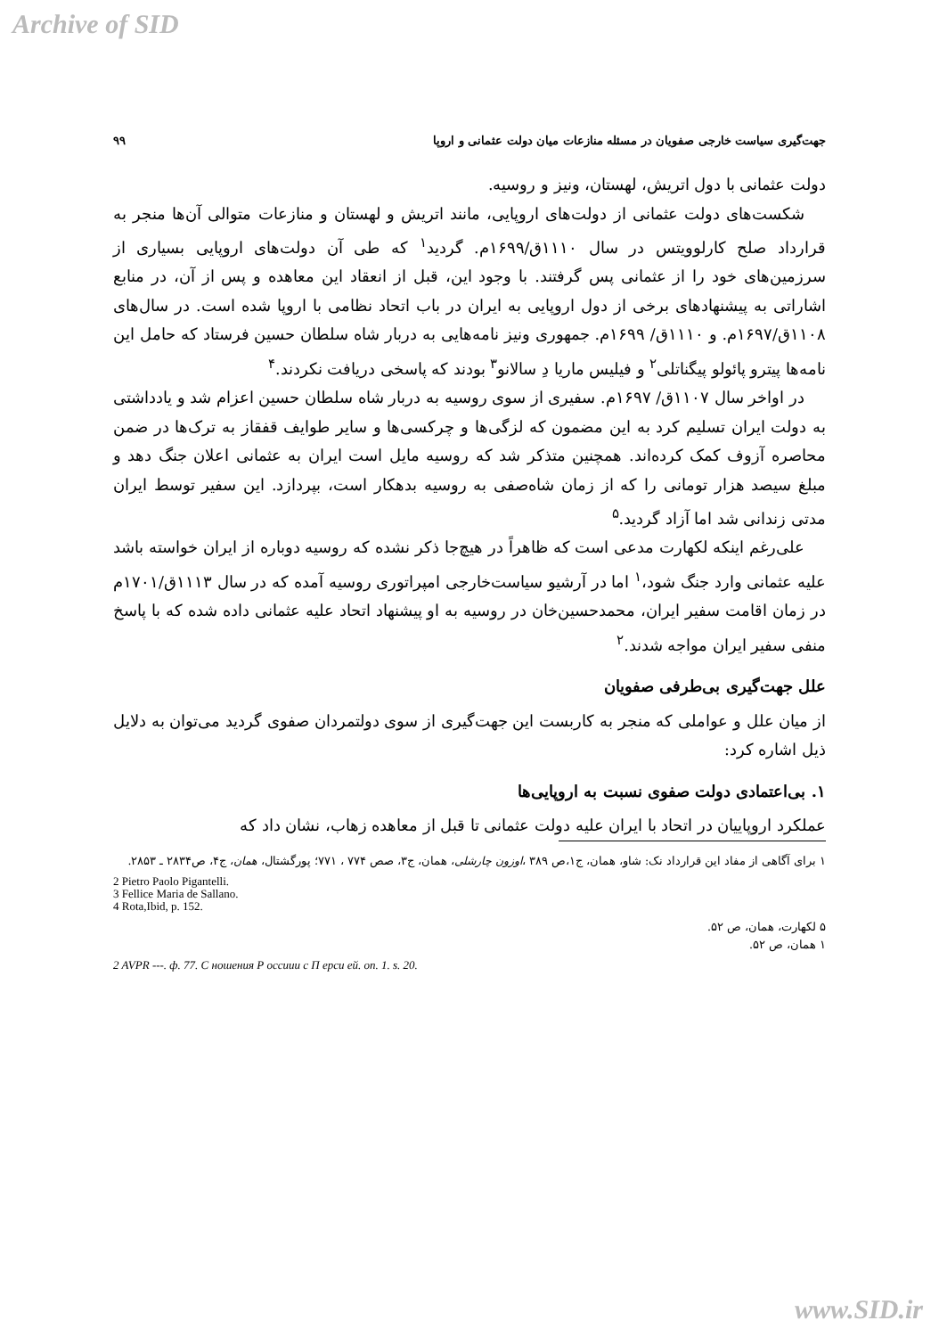Archive of SID
جهت‌گیری سیاست خارجی صفویان در مسئله منازعات میان دولت عثمانی و اروپا ۹۹
دولت عثمانی با دول اتریش، لهستان، ونیز و روسیه.
شکست‌های دولت عثمانی از دولت‌های اروپایی، مانند اتریش و لهستان و منازعات متوالی آن‌ها منجر به قرارداد صلح کارلوویتس در سال ۱۱۱۰ق/۱۶۹۹م. گردید<sup>۱</sup> که طی آن دولت‌های اروپایی بسیاری از سرزمین‌های خود را از عثمانی پس گرفتند. با وجود این، قبل از انعقاد این معاهده و پس از آن، در منابع اشاراتی به پیشنهادهای برخی از دول اروپایی به ایران در باب اتحاد نظامی با اروپا شده است. در سال‌های ۱۱۰۸ق/۱۶۹۷م. و ۱۱۱۰ق/ ۱۶۹۹م. جمهوری ونیز نامه‌هایی به دربار شاه سلطان حسین فرستاد که حامل این نامه‌ها پیترو پائولو پیگناتلی<sup>۲</sup> و فیلیس ماریا دِ سالانو<sup>۳</sup> بودند که پاسخی دریافت نکردند.<sup>۴</sup>
در اواخر سال ۱۱۰۷ق/ ۱۶۹۷م. سفیری از سوی روسیه به دربار شاه سلطان حسین اعزام شد و یادداشتی به دولت ایران تسلیم کرد به این مضمون که لزگی‌ها و چرکسی‌ها و سایر طوایف قفقاز به ترک‌ها در ضمن محاصره آزوف کمک کرده‌اند. همچنین متذکر شد که روسیه مایل است ایران به عثمانی اعلان جنگ دهد و مبلغ سیصد هزار تومانی را که از زمان شاه‌صفی به روسیه بدهکار است، بپردازد. این سفیر توسط ایران مدتی زندانی شد اما آزاد گردید.<sup>۵</sup>
علی‌رغم اینکه لکهارت مدعی است که ظاهراً در هیچ‌جا ذکر نشده که روسیه دوباره از ایران خواسته باشد علیه عثمانی وارد جنگ شود،<sup>۱</sup> اما در آرشیو سیاست‌خارجی امپراتوری روسیه آمده که در سال ۱۱۱۳ق/۱۷۰۱م در زمان اقامت سفیر ایران، محمدحسین‌خان در روسیه به او پیشنهاد اتحاد علیه عثمانی داده شده که با پاسخ منفی سفیر ایران مواجه شدند.<sup>۲</sup>
علل جهت‌گیری بی‌طرفی صفویان
از میان علل و عواملی که منجر به کاربست این جهت‌گیری از سوی دولتمردان صفوی گردید می‌توان به دلایل ذیل اشاره کرد:
۱. بی‌اعتمادی دولت صفوی نسبت به اروپایی‌ها
عملکرد اروپاییان در اتحاد با ایران علیه دولت عثمانی تا قبل از معاهده زهاب، نشان داد که
۱ برای آگاهی از مفاد این قرارداد نک: شاو، همان، ج۱،ص ۳۸۹ ،اوزون چارشلی، همان، ج۳، صص ۷۷۴ ، ۷۷۱؛ پورگشتال، همان، ج۴، ص۲۸۳۴ ـ ۲۸۵۳.
2 Pietro Paolo Pigantelli.
3 Fellice Maria de Sallano.
4 Rota,Ibid, p. 152.
۵ لکهارت، همان، ص ۵۲.
۱ همان، ص ۵۲.
2 AVPR ---. ф. 77. С ношения Р оссиии с П ерси ей. оп. 1. s. 20.
www.SID.ir